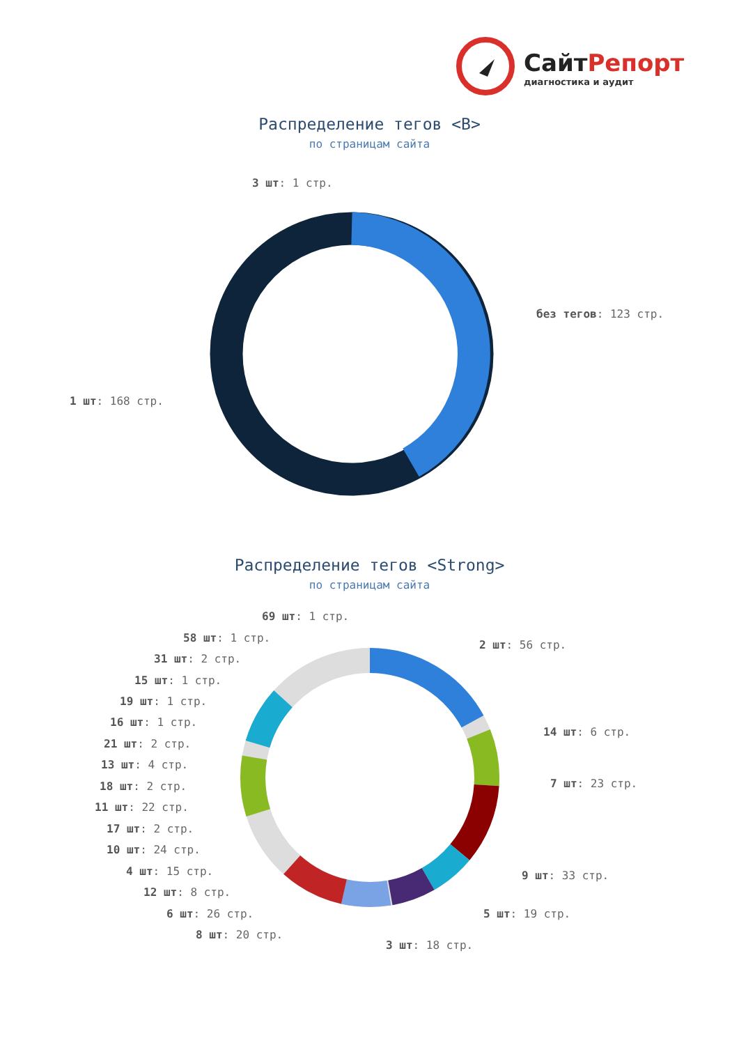СайтРепорт
диагностика и аудит
Распределение тегов <B>
по страницам сайта
3 шт: 1 стр.
без тегов: 123 стр.
1 шт: 168 стр.
Распределение тегов <Strong>
по страницам сайта
69 шт: 1 стр.
58 шт: 1 стр.
2 шт: 56 стр.
31 шт: 2 стр.
15 шт: 1 стр.
19 шт: 1 стр.
16 шт: 1 стр.
14 шт: 6 стр.
21 шт: 2 стр.
13 шт: 4 стр.
7 шт: 23 стр.
18 шт: 2 стр.
11 шт: 22 стр.
17 шт: 2 стр.
10 шт: 24 стр.
9 шт: 33 стр.
4 шт: 15 стр.
12 шт: 8 стр.
6 шт: 26 стр. 5 шт: 19 стр.
8 шт: 20 стр.
3 шт: 18 стр.